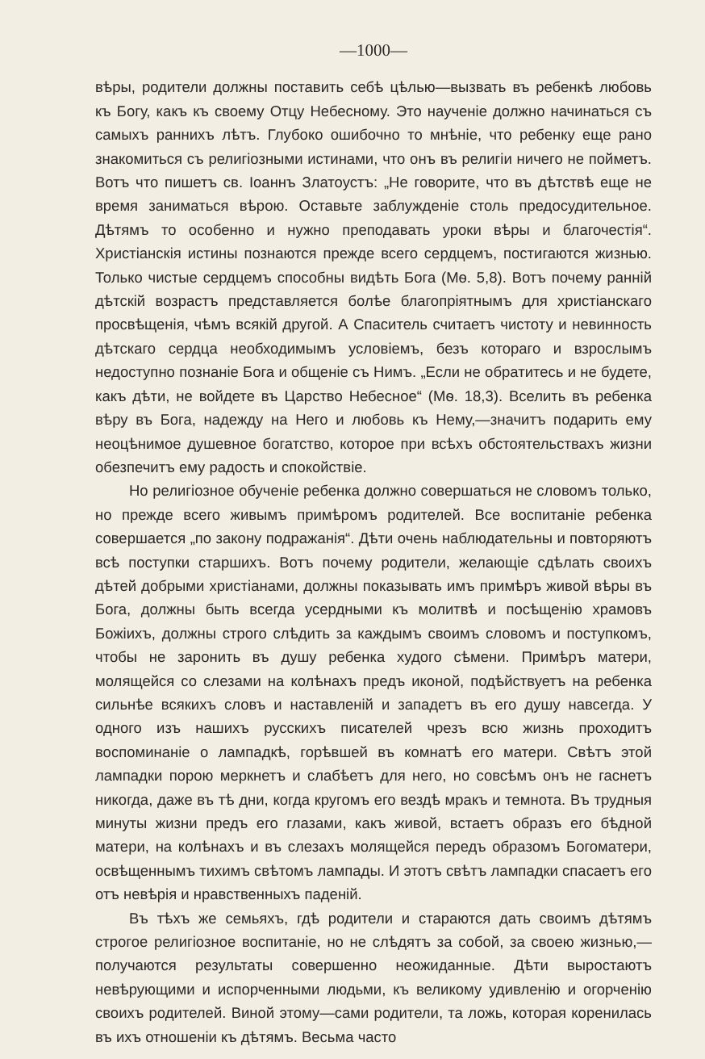—1000—
вѣры, родители должны поставить себѣ цѣлью—вызвать въ ребенкѣ любовь къ Богу, какъ къ своему Отцу Небесному. Это наученіе должно начинаться съ самыхъ раннихъ лѣтъ. Глубоко ошибочно то мнѣніе, что ребенку еще рано знакомиться съ религіозными истинами, что онъ въ религіи ничего не пойметъ. Вотъ что пишетъ св. Іоаннъ Златоустъ: „Не говорите, что въ дѣтствѣ еще не время заниматься вѣрою. Оставьте заблужденіе столь предосудительное. Дѣтямъ то особенно и нужно преподавать уроки вѣры и благочестія“. Христіанскія истины познаются прежде всего сердцемъ, постигаются жизнью. Только чистые сердцемъ способны видѣть Бога (Мѳ. 5,8). Вотъ почему ранній дѣтскій возрастъ представляется болѣе благопріятнымъ для христіанскаго просвѣщенія, чѣмъ всякій другой. А Спаситель считаетъ чистоту и невинность дѣтскаго сердца необходимымъ условіемъ, безъ котораго и взрослымъ недоступно познаніе Бога и общеніе съ Нимъ. „Если не обратитесь и не будете, какъ дѣти, не войдете въ Царство Небесное“ (Мѳ. 18,3). Вселить въ ребенка вѣру въ Бога, надежду на Него и любовь къ Нему,—значитъ подарить ему неоцѣнимое душевное богатство, которое при всѣхъ обстоятельствахъ жизни обезпечитъ ему радость и спокойствіе.
Но религіозное обученіе ребенка должно совершаться не словомъ только, но прежде всего живымъ примѣромъ родителей. Все воспитаніе ребенка совершается „по закону подражанія“. Дѣти очень наблюдательны и повторяютъ всѣ поступки старшихъ. Вотъ почему родители, желающіе сдѣлать своихъ дѣтей добрыми христіанами, должны показывать имъ примѣръ живой вѣры въ Бога, должны быть всегда усердными къ молитвѣ и посѣщенію храмовъ Божіихъ, должны строго слѣдить за каждымъ своимъ словомъ и поступкомъ, чтобы не заронить въ душу ребенка худого сѣмени. Примѣръ матери, молящейся со слезами на колѣнахъ предъ иконой, подѣйствуетъ на ребенка сильнѣе всякихъ словъ и наставленій и западетъ въ его душу навсегда. У одного изъ нашихъ русскихъ писателей чрезъ всю жизнь проходитъ воспоминаніе о лампадкѣ, горѣвшей въ комнатѣ его матери. Свѣтъ этой лампадки порою меркнетъ и слабѣетъ для него, но совсѣмъ онъ не гаснетъ никогда, даже въ тѣ дни, когда кругомъ его вездѣ мракъ и темнота. Въ трудныя минуты жизни предъ его глазами, какъ живой, встаетъ образъ его бѣдной матери, на колѣнахъ и въ слезахъ молящейся передъ образомъ Богоматери, освѣщеннымъ тихимъ свѣтомъ лампады. И этотъ свѣтъ лампадки спасаетъ его отъ невѣрія и нравственныхъ паденій.
Въ тѣхъ же семьяхъ, гдѣ родители и стараются дать своимъ дѣтямъ строгое религіозное воспитаніе, но не слѣдятъ за собой, за своею жизнью,—получаются результаты совершенно неожиданные. Дѣти выростаютъ невѣрующими и испорченными людьми, къ великому удивленію и огорченію своихъ родителей. Виной этому—сами родители, та ложь, которая коренилась въ ихъ отношеніи къ дѣтямъ. Весьма часто